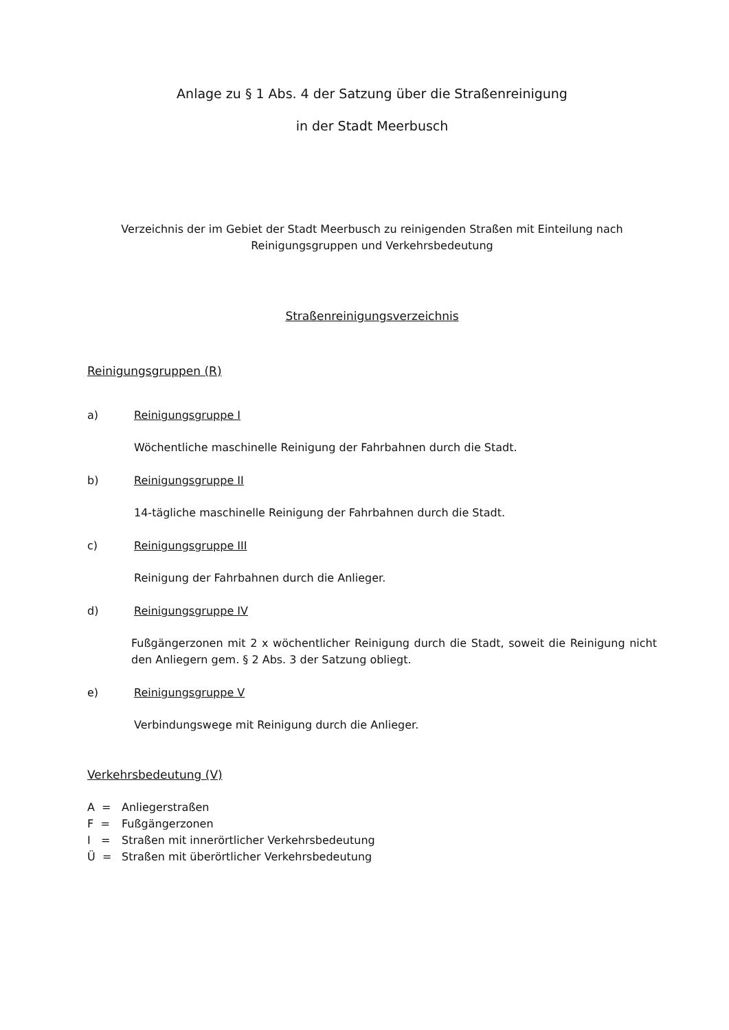Anlage zu § 1 Abs. 4 der Satzung über die Straßenreinigung
in der Stadt Meerbusch
Verzeichnis der im Gebiet der Stadt Meerbusch zu reinigenden Straßen mit Einteilung nach Reinigungsgruppen und Verkehrsbedeutung
Straßenreinigungsverzeichnis
Reinigungsgruppen (R)
a) Reinigungsgruppe I
Wöchentliche maschinelle Reinigung der Fahrbahnen durch die Stadt.
b) Reinigungsgruppe II
14-tägliche maschinelle Reinigung der Fahrbahnen durch die Stadt.
c) Reinigungsgruppe III
Reinigung der Fahrbahnen durch die Anlieger.
d) Reinigungsgruppe IV
Fußgängerzonen mit 2 x wöchentlicher Reinigung durch die Stadt, soweit die Reinigung nicht den Anliegern gem. § 2 Abs. 3 der Satzung obliegt.
e) Reinigungsgruppe V
Verbindungswege mit Reinigung durch die Anlieger.
Verkehrsbedeutung (V)
A = Anliegerstraßen
F = Fußgängerzonen
I = Straßen mit innerörtlicher Verkehrsbedeutung
Ü = Straßen mit überörtlicher Verkehrsbedeutung